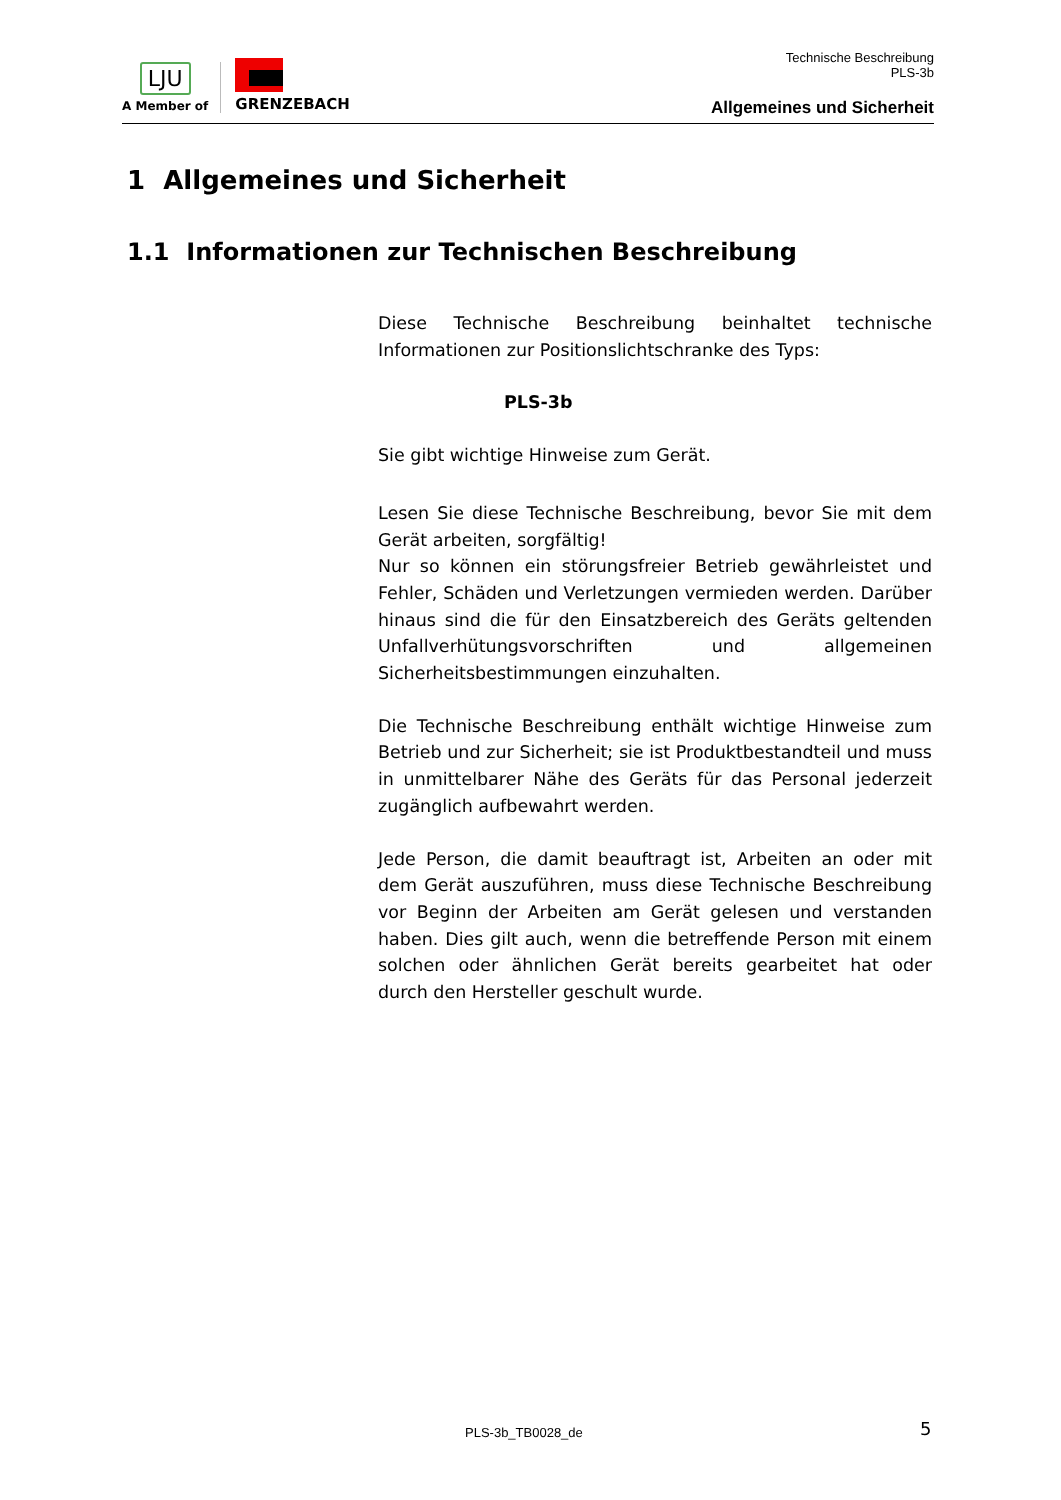LJU
A Member of
GRENZEBACH
Technische Beschreibung
PLS-3b
Allgemeines und Sicherheit
1 Allgemeines und Sicherheit
1.1 Informationen zur Technischen Beschreibung
Diese Technische Beschreibung beinhaltet technische Informationen zur Positionslichtschranke des Typs:
PLS-3b
Sie gibt wichtige Hinweise zum Gerät.
Lesen Sie diese Technische Beschreibung, bevor Sie mit dem Gerät arbeiten, sorgfältig!
Nur so können ein störungsfreier Betrieb gewährleistet und Fehler, Schäden und Verletzungen vermieden werden. Darüber hinaus sind die für den Einsatzbereich des Geräts geltenden Unfallverhütungsvorschriften und allgemeinen Sicherheitsbestimmungen einzuhalten.
Die Technische Beschreibung enthält wichtige Hinweise zum Betrieb und zur Sicherheit; sie ist Produktbestandteil und muss in unmittelbarer Nähe des Geräts für das Personal jederzeit zugänglich aufbewahrt werden.
Jede Person, die damit beauftragt ist, Arbeiten an oder mit dem Gerät auszuführen, muss diese Technische Beschreibung vor Beginn der Arbeiten am Gerät gelesen und verstanden haben. Dies gilt auch, wenn die betreffende Person mit einem solchen oder ähnlichen Gerät bereits gearbeitet hat oder durch den Hersteller geschult wurde.
PLS-3b_TB0028_de 5